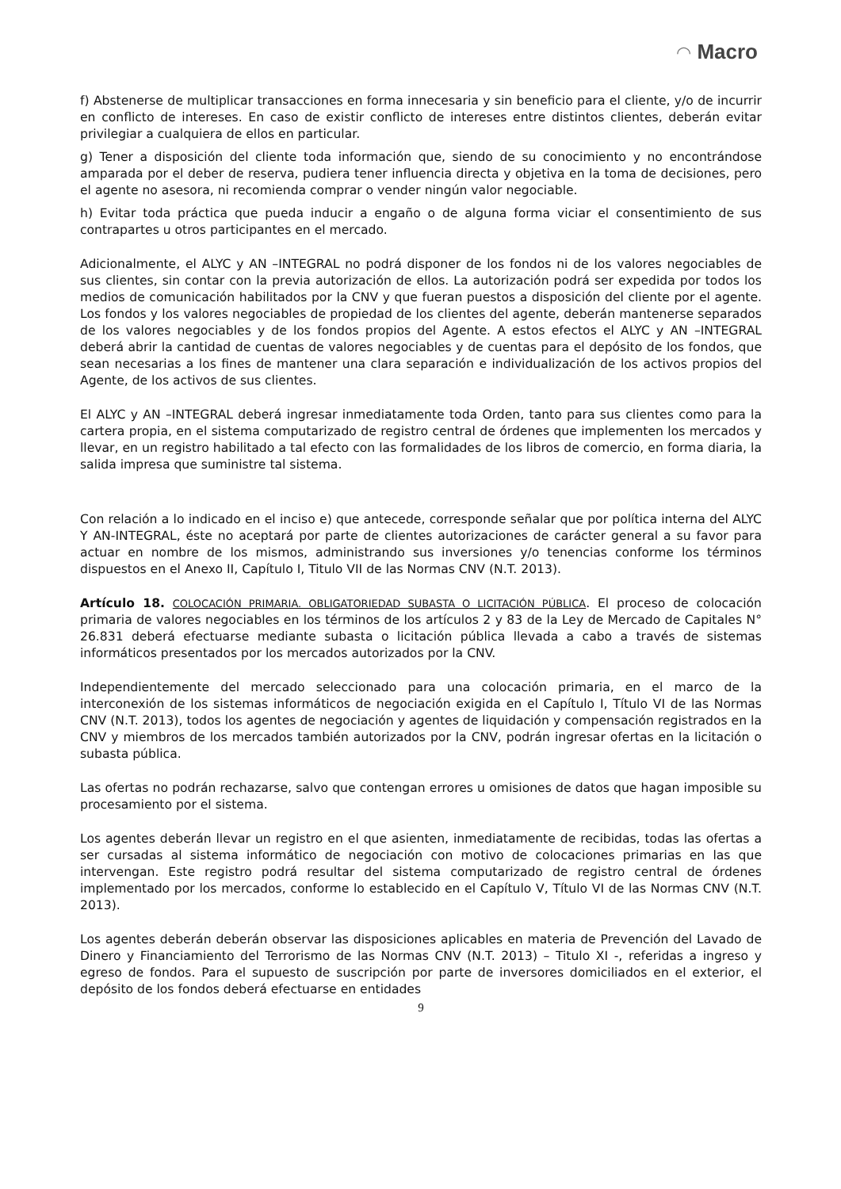◠ Macro
f) Abstenerse de multiplicar transacciones en forma innecesaria y sin beneficio para el cliente, y/o de incurrir en conflicto de intereses. En caso de existir conflicto de intereses entre distintos clientes, deberán evitar privilegiar a cualquiera de ellos en particular.
g) Tener a disposición del cliente toda información que, siendo de su conocimiento y no encontrándose amparada por el deber de reserva, pudiera tener influencia directa y objetiva en la toma de decisiones, pero el agente no asesora, ni recomienda comprar o vender ningún valor negociable.
h) Evitar toda práctica que pueda inducir a engaño o de alguna forma viciar el consentimiento de sus contrapartes u otros participantes en el mercado.
Adicionalmente, el ALYC y AN –INTEGRAL no podrá disponer de los fondos ni de los valores negociables de sus clientes, sin contar con la previa autorización de ellos. La autorización podrá ser expedida por todos los medios de comunicación habilitados por la CNV y que fueran puestos a disposición del cliente por el agente. Los fondos y los valores negociables de propiedad de los clientes del agente, deberán mantenerse separados de los valores negociables y de los fondos propios del Agente. A estos efectos el ALYC y AN –INTEGRAL deberá abrir la cantidad de cuentas de valores negociables y de cuentas para el depósito de los fondos, que sean necesarias a los fines de mantener una clara separación e individualización de los activos propios del Agente, de los activos de sus clientes.
El ALYC y AN –INTEGRAL deberá ingresar inmediatamente toda Orden, tanto para sus clientes como para la cartera propia, en el sistema computarizado de registro central de órdenes que implementen los mercados y llevar, en un registro habilitado a tal efecto con las formalidades de los libros de comercio, en forma diaria, la salida impresa que suministre tal sistema.
Con relación a lo indicado en el inciso e) que antecede, corresponde señalar que por política interna del ALYC Y AN-INTEGRAL, éste no aceptará por parte de clientes autorizaciones de carácter general a su favor para actuar en nombre de los mismos, administrando sus inversiones y/o tenencias conforme los términos dispuestos en el Anexo II, Capítulo I, Titulo VII de las Normas CNV (N.T. 2013).
Artículo 18. COLOCACIÓN PRIMARIA. OBLIGATORIEDAD SUBASTA O LICITACIÓN PÚBLICA. El proceso de colocación primaria de valores negociables en los términos de los artículos 2 y 83 de la Ley de Mercado de Capitales N° 26.831 deberá efectuarse mediante subasta o licitación pública llevada a cabo a través de sistemas informáticos presentados por los mercados autorizados por la CNV.
Independientemente del mercado seleccionado para una colocación primaria, en el marco de la interconexión de los sistemas informáticos de negociación exigida en el Capítulo I, Título VI de las Normas CNV (N.T. 2013), todos los agentes de negociación y agentes de liquidación y compensación registrados en la CNV y miembros de los mercados también autorizados por la CNV, podrán ingresar ofertas en la licitación o subasta pública.
Las ofertas no podrán rechazarse, salvo que contengan errores u omisiones de datos que hagan imposible su procesamiento por el sistema.
Los agentes deberán llevar un registro en el que asienten, inmediatamente de recibidas, todas las ofertas a ser cursadas al sistema informático de negociación con motivo de colocaciones primarias en las que intervengan. Este registro podrá resultar del sistema computarizado de registro central de órdenes implementado por los mercados, conforme lo establecido en el Capítulo V, Título VI de las Normas CNV (N.T. 2013).
Los agentes deberán deberán observar las disposiciones aplicables en materia de Prevención del Lavado de Dinero y Financiamiento del Terrorismo de las Normas CNV (N.T. 2013) – Titulo XI -, referidas a ingreso y egreso de fondos. Para el supuesto de suscripción por parte de inversores domiciliados en el exterior, el depósito de los fondos deberá efectuarse en entidades
9